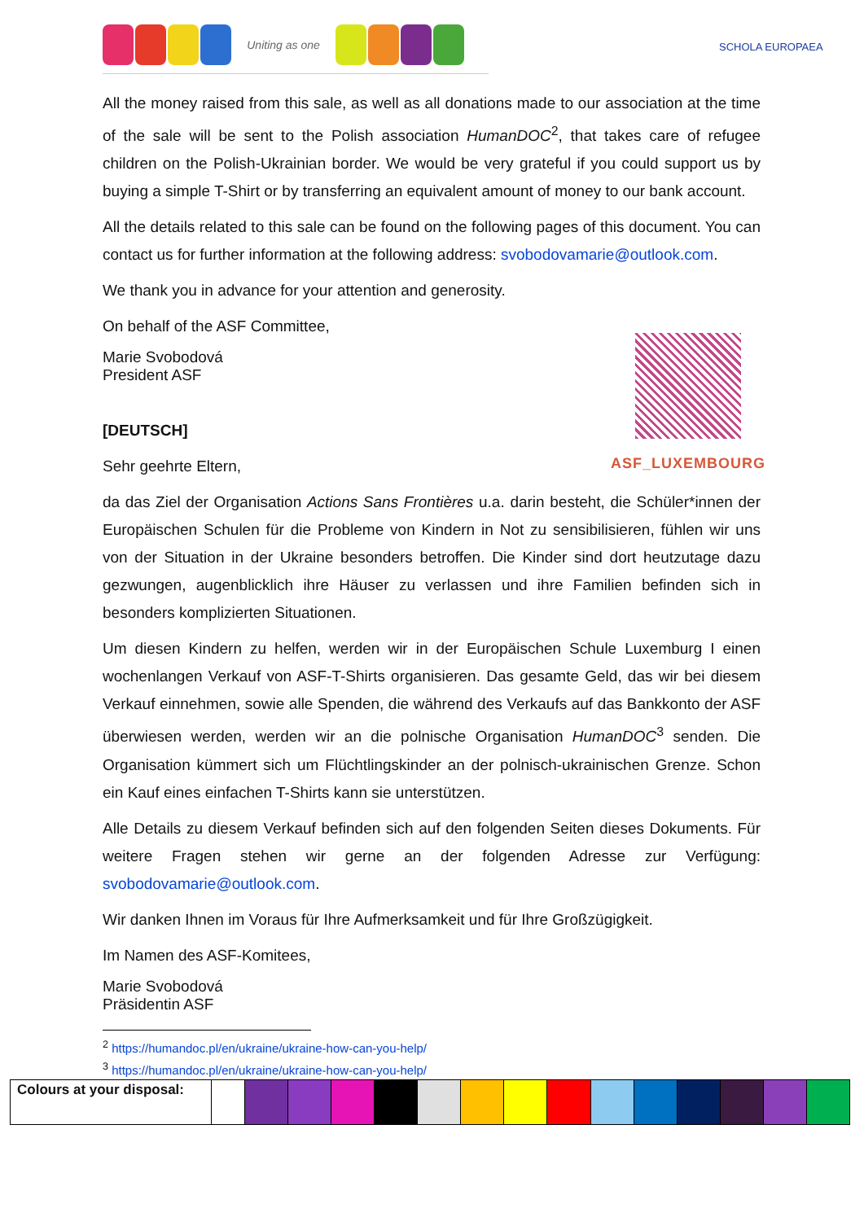Uniting as one
SCHOLA EUROPAEA
All the money raised from this sale, as well as all donations made to our association at the time of the sale will be sent to the Polish association HumanDOC<sup>2</sup>, that takes care of refugee children on the Polish-Ukrainian border. We would be very grateful if you could support us by buying a simple T-Shirt or by transferring an equivalent amount of money to our bank account.
All the details related to this sale can be found on the following pages of this document. You can contact us for further information at the following address: svobodovamarie@outlook.com.
We thank you in advance for your attention and generosity.
On behalf of the ASF Committee,
Marie Svobodová
President ASF
[DEUTSCH]
Sehr geehrte Eltern,
da das Ziel der Organisation Actions Sans Frontières u.a. darin besteht, die Schüler*innen der Europäischen Schulen für die Probleme von Kindern in Not zu sensibilisieren, fühlen wir uns von der Situation in der Ukraine besonders betroffen. Die Kinder sind dort heutzutage dazu gezwungen, augenblicklich ihre Häuser zu verlassen und ihre Familien befinden sich in besonders komplizierten Situationen.
Um diesen Kindern zu helfen, werden wir in der Europäischen Schule Luxemburg I einen wochenlangen Verkauf von ASF-T-Shirts organisieren. Das gesamte Geld, das wir bei diesem Verkauf einnehmen, sowie alle Spenden, die während des Verkaufs auf das Bankkonto der ASF überwiesen werden, werden wir an die polnische Organisation HumanDOC<sup>3</sup> senden. Die Organisation kümmert sich um Flüchtlingskinder an der polnisch-ukrainischen Grenze. Schon ein Kauf eines einfachen T-Shirts kann sie unterstützen.
Alle Details zu diesem Verkauf befinden sich auf den folgenden Seiten dieses Dokuments. Für weitere Fragen stehen wir gerne an der folgenden Adresse zur Verfügung: svobodovamarie@outlook.com.
Wir danken Ihnen im Voraus für Ihre Aufmerksamkeit und für Ihre Großzügigkeit.
Im Namen des ASF-Komitees,
Marie Svobodová
Präsidentin ASF
ASF_LUXEMBOURG
<sup>2</sup> https://humandoc.pl/en/ukraine/ukraine-how-can-you-help/
<sup>3</sup> https://humandoc.pl/en/ukraine/ukraine-how-can-you-help/
| Colours at your disposal: | | | | | | | | | | | | | | | |